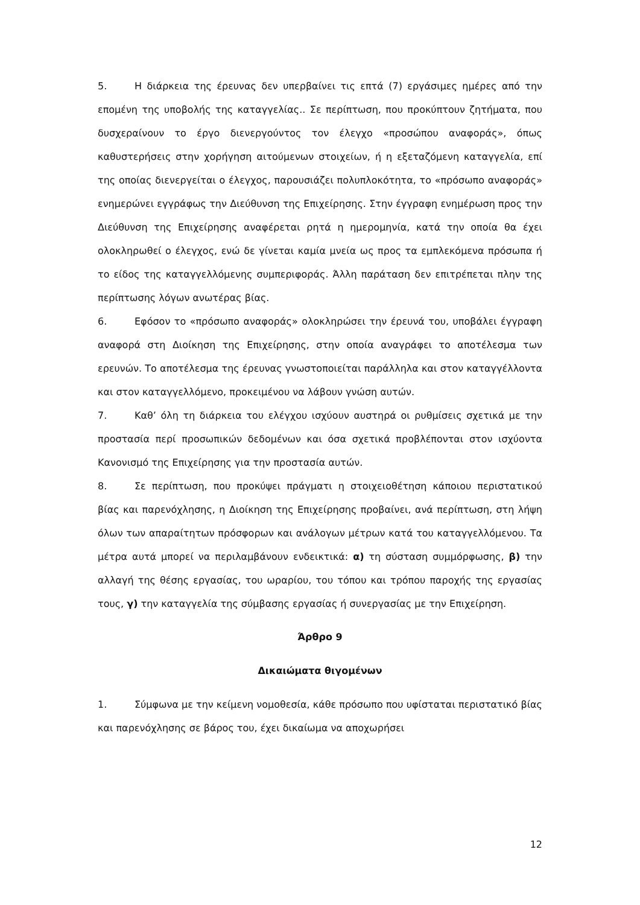5. Η διάρκεια της έρευνας δεν υπερβαίνει τις επτά (7) εργάσιμες ημέρες από την επομένη της υποβολής της καταγγελίας.. Σε περίπτωση, που προκύπτουν ζητήματα, που δυσχεραίνουν το έργο διενεργούντος τον έλεγχο «προσώπου αναφοράς», όπως καθυστερήσεις στην χορήγηση αιτούμενων στοιχείων, ή η εξεταζόμενη καταγγελία, επί της οποίας διενεργείται ο έλεγχος, παρουσιάζει πολυπλοκότητα, το «πρόσωπο αναφοράς» ενημερώνει εγγράφως την Διεύθυνση της Επιχείρησης. Στην έγγραφη ενημέρωση προς την Διεύθυνση της Επιχείρησης αναφέρεται ρητά η ημερομηνία, κατά την οποία θα έχει ολοκληρωθεί ο έλεγχος, ενώ δε γίνεται καμία μνεία ως προς τα εμπλεκόμενα πρόσωπα ή το είδος της καταγγελλόμενης συμπεριφοράς. Άλλη παράταση δεν επιτρέπεται πλην της περίπτωσης λόγων ανωτέρας βίας.
6. Εφόσον το «πρόσωπο αναφοράς» ολοκληρώσει την έρευνά του, υποβάλει έγγραφη αναφορά στη Διοίκηση της Επιχείρησης, στην οποία αναγράφει το αποτέλεσμα των ερευνών. Το αποτέλεσμα της έρευνας γνωστοποιείται παράλληλα και στον καταγγέλλοντα και στον καταγγελλόμενο, προκειμένου να λάβουν γνώση αυτών.
7. Καθ’ όλη τη διάρκεια του ελέγχου ισχύουν αυστηρά οι ρυθμίσεις σχετικά με την προστασία περί προσωπικών δεδομένων και όσα σχετικά προβλέπονται στον ισχύοντα Κανονισμό της Επιχείρησης για την προστασία αυτών.
8. Σε περίπτωση, που προκύψει πράγματι η στοιχειοθέτηση κάποιου περιστατικού βίας και παρενόχλησης, η Διοίκηση της Επιχείρησης προβαίνει, ανά περίπτωση, στη λήψη όλων των απαραίτητων πρόσφορων και ανάλογων μέτρων κατά του καταγγελλόμενου. Τα μέτρα αυτά μπορεί να περιλαμβάνουν ενδεικτικά: α) τη σύσταση συμμόρφωσης, β) την αλλαγή της θέσης εργασίας, του ωραρίου, του τόπου και τρόπου παροχής της εργασίας τους, γ) την καταγγελία της σύμβασης εργασίας ή συνεργασίας με την Επιχείρηση.
Άρθρο 9
Δικαιώματα θιγομένων
1. Σύμφωνα με την κείμενη νομοθεσία, κάθε πρόσωπο που υφίσταται περιστατικό βίας και παρενόχλησης σε βάρος του, έχει δικαίωμα να αποχωρήσει
12